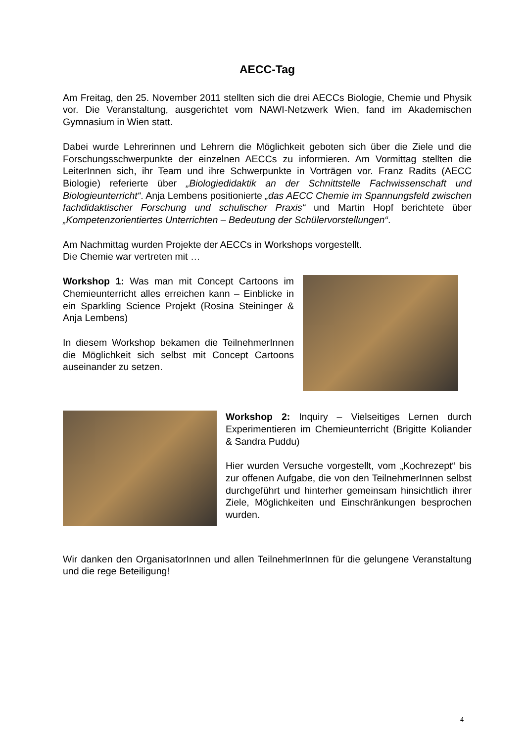AECC-Tag
Am Freitag, den 25. November 2011 stellten sich die drei AECCs Biologie, Chemie und Physik vor. Die Veranstaltung, ausgerichtet vom NAWI-Netzwerk Wien, fand im Akademischen Gymnasium in Wien statt.
Dabei wurde Lehrerinnen und Lehrern die Möglichkeit geboten sich über die Ziele und die Forschungsschwerpunkte der einzelnen AECCs zu informieren. Am Vormittag stellten die LeiterInnen sich, ihr Team und ihre Schwerpunkte in Vorträgen vor. Franz Radits (AECC Biologie) referierte über „Biologiedidaktik an der Schnittstelle Fachwissenschaft und Biologieunterricht“. Anja Lembens positionierte „das AECC Chemie im Spannungsfeld zwischen fachdidaktischer Forschung und schulischer Praxis“ und Martin Hopf berichtete über „Kompetenzorientiertes Unterrichten – Bedeutung der Schülervorstellungen“.
Am Nachmittag wurden Projekte der AECCs in Workshops vorgestellt.
Die Chemie war vertreten mit …
Workshop 1: Was man mit Concept Cartoons im Chemieunterricht alles erreichen kann – Einblicke in ein Sparkling Science Projekt (Rosina Steininger & Anja Lembens)
In diesem Workshop bekamen die TeilnehmerInnen die Möglichkeit sich selbst mit Concept Cartoons auseinander zu setzen.
Workshop 2: Inquiry – Vielseitiges Lernen durch Experimentieren im Chemieunterricht (Brigitte Koliander & Sandra Puddu)
Hier wurden Versuche vorgestellt, vom „Kochrezept“ bis zur offenen Aufgabe, die von den TeilnehmerInnen selbst durchgeführt und hinterher gemeinsam hinsichtlich ihrer Ziele, Möglichkeiten und Einschränkungen besprochen wurden.
Wir danken den OrganisatorInnen und allen TeilnehmerInnen für die gelungene Veranstaltung und die rege Beteiligung!
4